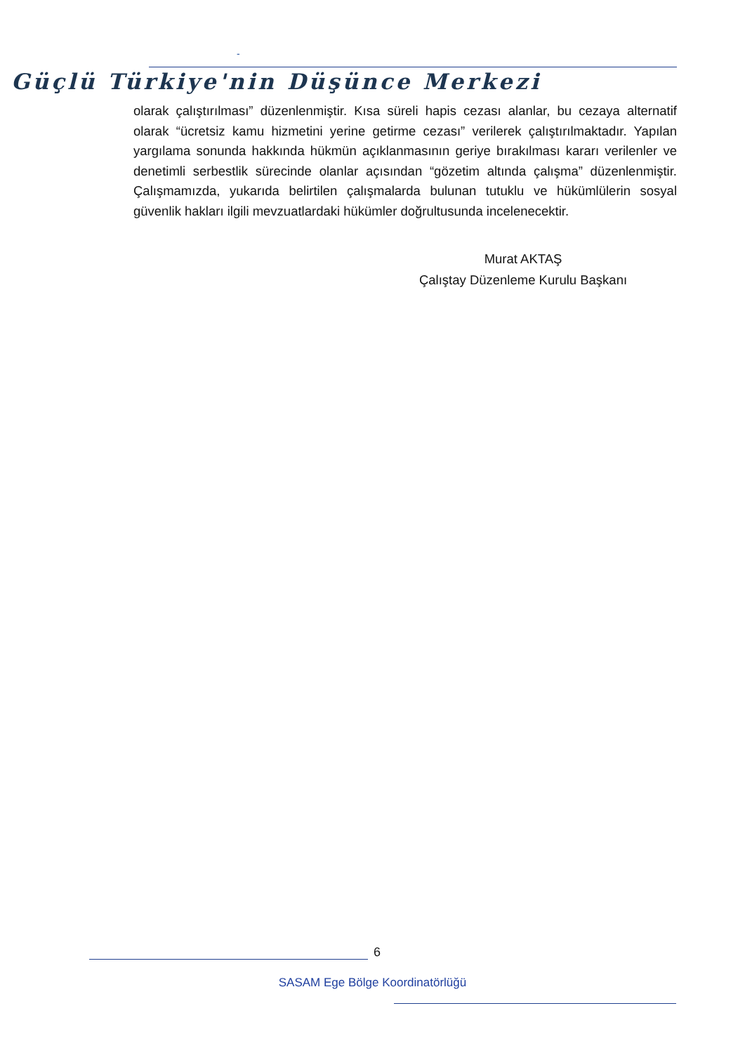-
Güçlü Türkiye'nin Düşünce Merkezi
olarak çalıştırılması” düzenlenmiştir. Kısa süreli hapis cezası alanlar, bu cezaya alternatif olarak “ücretsiz kamu hizmetini yerine getirme cezası” verilerek çalıştırılmaktadır. Yapılan yargılama sonunda hakkında hükmün açıklanmasının geriye bırakılması kararı verilenler ve denetimli serbestlik sürecinde olanlar açısından “gözetim altında çalışma” düzenlenmiştir. Çalışmamızda, yukarıda belirtilen çalışmalarda bulunan tutuklu ve hükümlülerin sosyal güvenlik hakları ilgili mevzuatlardaki hükümler doğrultusunda incelenecektir.
Murat AKTAŞ
Çalıştay Düzenleme Kurulu Başkanı
6
SASAM Ege Bölge Koordinatörlüğü